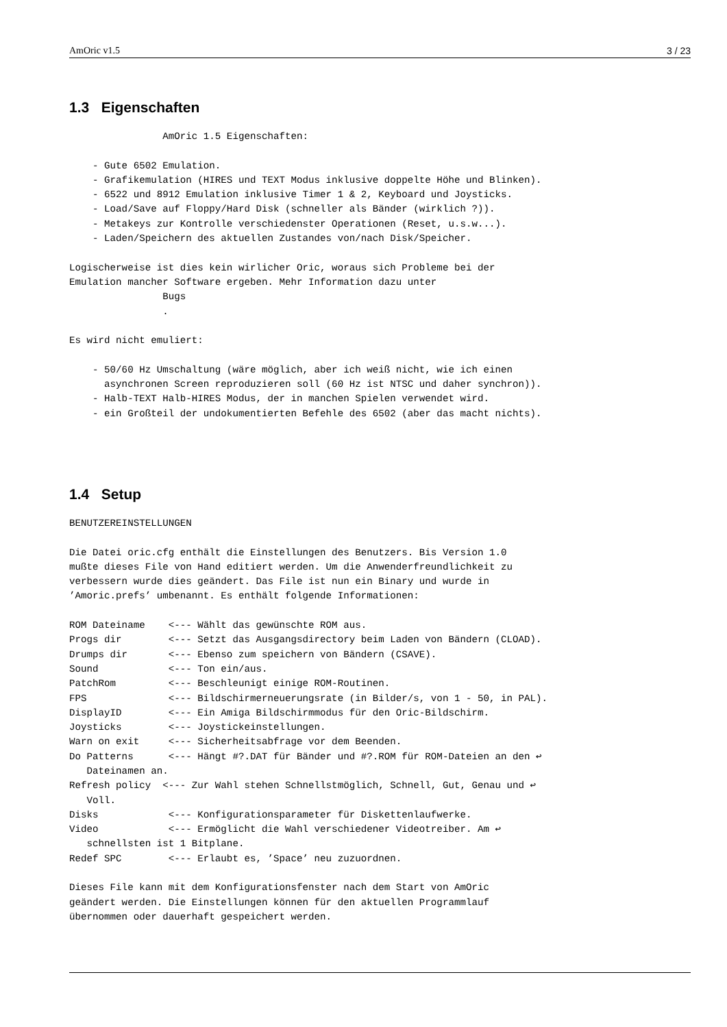AmOric v1.5 3 / 23
1.3 Eigenschaften
                AmOric 1.5 Eigenschaften:

    - Gute 6502 Emulation.
    - Grafikemulation (HIRES und TEXT Modus inklusive doppelte Höhe und Blinken).
    - 6522 und 8912 Emulation inklusive Timer 1 & 2, Keyboard und Joysticks.
    - Load/Save auf Floppy/Hard Disk (schneller als Bänder (wirklich ?)).
    - Metakeys zur Kontrolle verschiedenster Operationen (Reset, u.s.w...).
    - Laden/Speichern des aktuellen Zustandes von/nach Disk/Speicher.

Logischerweise ist dies kein wirlicher Oric, woraus sich Probleme bei der
Emulation mancher Software ergeben. Mehr Information dazu unter
                Bugs
                .

Es wird nicht emuliert:

    - 50/60 Hz Umschaltung (wäre möglich, aber ich weiß nicht, wie ich einen
      asynchronen Screen reproduzieren soll (60 Hz ist NTSC und daher synchron)).
    - Halb-TEXT Halb-HIRES Modus, der in manchen Spielen verwendet wird.
    - ein Großteil der undokumentierten Befehle des 6502 (aber das macht nichts).
1.4 Setup
BENUTZEREINSTELLUNGEN

Die Datei oric.cfg enthält die Einstellungen des Benutzers. Bis Version 1.0
mußte dieses File von Hand editiert werden. Um die Anwenderfreundlichkeit zu
verbessern wurde dies geändert. Das File ist nun ein Binary und wurde in
’Amoric.prefs’ umbenannt. Es enthält folgende Informationen:

ROM Dateiname    <--- Wählt das gewünschte ROM aus.
Progs dir        <--- Setzt das Ausgangsdirectory beim Laden von Bändern (CLOAD).
Drumps dir       <--- Ebenso zum speichern von Bändern (CSAVE).
Sound            <--- Ton ein/aus.
PatchRom         <--- Beschleunigt einige ROM-Routinen.
FPS              <--- Bildschirmerneuerungsrate (in Bilder/s, von 1 - 50, in PAL).
DisplayID        <--- Ein Amiga Bildschirmmodus für den Oric-Bildschirm.
Joysticks        <--- Joystickeinstellungen.
Warn on exit     <--- Sicherheitsabfrage vor dem Beenden.
Do Patterns      <--- Hängt #?.DAT für Bänder und #?.ROM für ROM-Dateien an den ↩
   Dateinamen an.
Refresh policy  <--- Zur Wahl stehen Schnellstmöglich, Schnell, Gut, Genau und ↩
   Voll.
Disks            <--- Konfigurationsparameter für Diskettenlaufwerke.
Video            <--- Ermöglicht die Wahl verschiedener Videotreiber. Am ↩
   schnellsten ist 1 Bitplane.
Redef SPC        <--- Erlaubt es, ’Space’ neu zuzuordnen.

Dieses File kann mit dem Konfigurationsfenster nach dem Start von AmOric
geändert werden. Die Einstellungen können für den aktuellen Programmlauf
übernommen oder dauerhaft gespeichert werden.